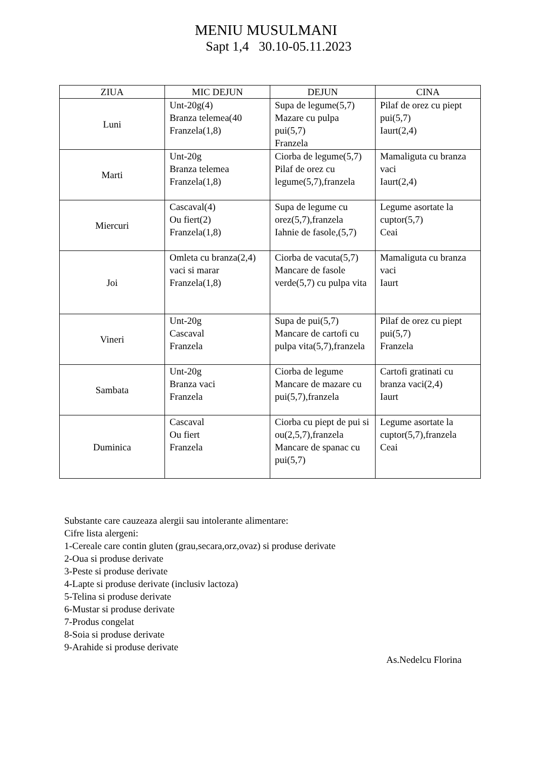MENIU MUSULMANI
Sapt 1,4 30.10-05.11.2023
| ZIUA | MIC DEJUN | DEJUN | CINA |
| --- | --- | --- | --- |
| Luni | Unt-20g(4) Branza telemea(40 Franzela(1,8) | Supa de legume(5,7) Mazare cu pulpa pui(5,7) Franzela | Pilaf de orez cu piept pui(5,7) Iaurt(2,4) |
| Marti | Unt-20g Branza telemea Franzela(1,8) | Ciorba de legume(5,7) Pilaf de orez cu legume(5,7),franzela | Mamaliguta cu branza vaci Iaurt(2,4) |
| Miercuri | Cascaval(4) Ou fiert(2) Franzela(1,8) | Supa de legume cu orez(5,7),franzela Iahnie de fasole,(5,7) | Legume asortate la cuptor(5,7) Ceai |
| Joi | Omleta cu branza(2,4) vaci si marar Franzela(1,8) | Ciorba de vacuta(5,7) Mancare de fasole verde(5,7) cu pulpa vita | Mamaliguta cu branza vaci Iaurt |
| Vineri | Unt-20g Cascaval Franzela | Supa de pui(5,7) Mancare de cartofi cu pulpa vita(5,7),franzela | Pilaf de orez cu piept pui(5,7) Franzela |
| Sambata | Unt-20g Branza vaci Franzela | Ciorba de legume Mancare de mazare cu pui(5,7),franzela | Cartofi gratinati cu branza vaci(2,4) Iaurt |
| Duminica | Cascaval Ou fiert Franzela | Ciorba cu piept de pui si ou(2,5,7),franzela Mancare de spanac cu pui(5,7) | Legume asortate la cuptor(5,7),franzela Ceai |
Substante care cauzeaza alergii sau intolerante alimentare:
Cifre lista alergeni:
1-Cereale care contin gluten (grau,secara,orz,ovaz) si produse derivate
2-Oua si produse derivate
3-Peste si produse derivate
4-Lapte si produse derivate (inclusiv lactoza)
5-Telina si produse derivate
6-Mustar si produse derivate
7-Produs congelat
8-Soia si produse derivate
9-Arahide si produse derivate
As.Nedelcu Florina